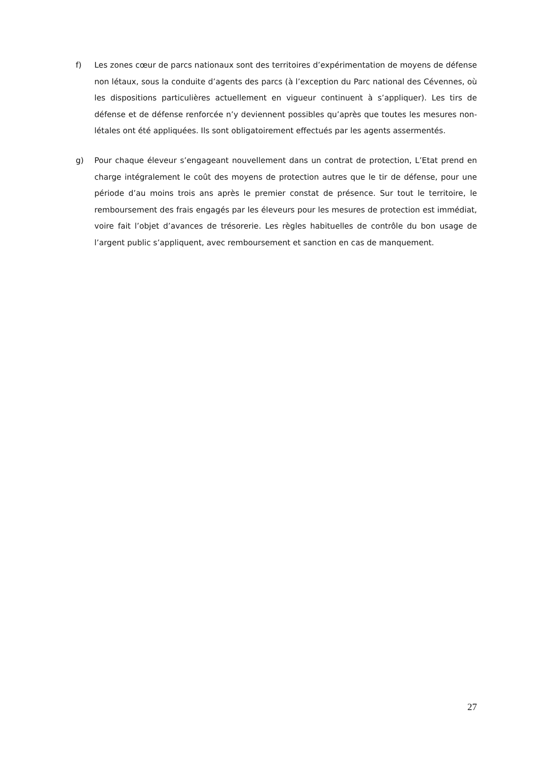f) Les zones cœur de parcs nationaux sont des territoires d’expérimentation de moyens de défense non létaux, sous la conduite d’agents des parcs (à l’exception du Parc national des Cévennes, où les dispositions particulières actuellement en vigueur continuent à s’appliquer). Les tirs de défense et de défense renforcée n’y deviennent possibles qu’après que toutes les mesures non-létales ont été appliquées. Ils sont obligatoirement effectués par les agents assermentés.
g) Pour chaque éleveur s’engageant nouvellement dans un contrat de protection, L’Etat prend en charge intégralement le coût des moyens de protection autres que le tir de défense, pour une période d’au moins trois ans après le premier constat de présence. Sur tout le territoire, le remboursement des frais engagés par les éleveurs pour les mesures de protection est immédiat, voire fait l’objet d’avances de trésorerie. Les règles habituelles de contrôle du bon usage de l’argent public s’appliquent, avec remboursement et sanction en cas de manquement.
27